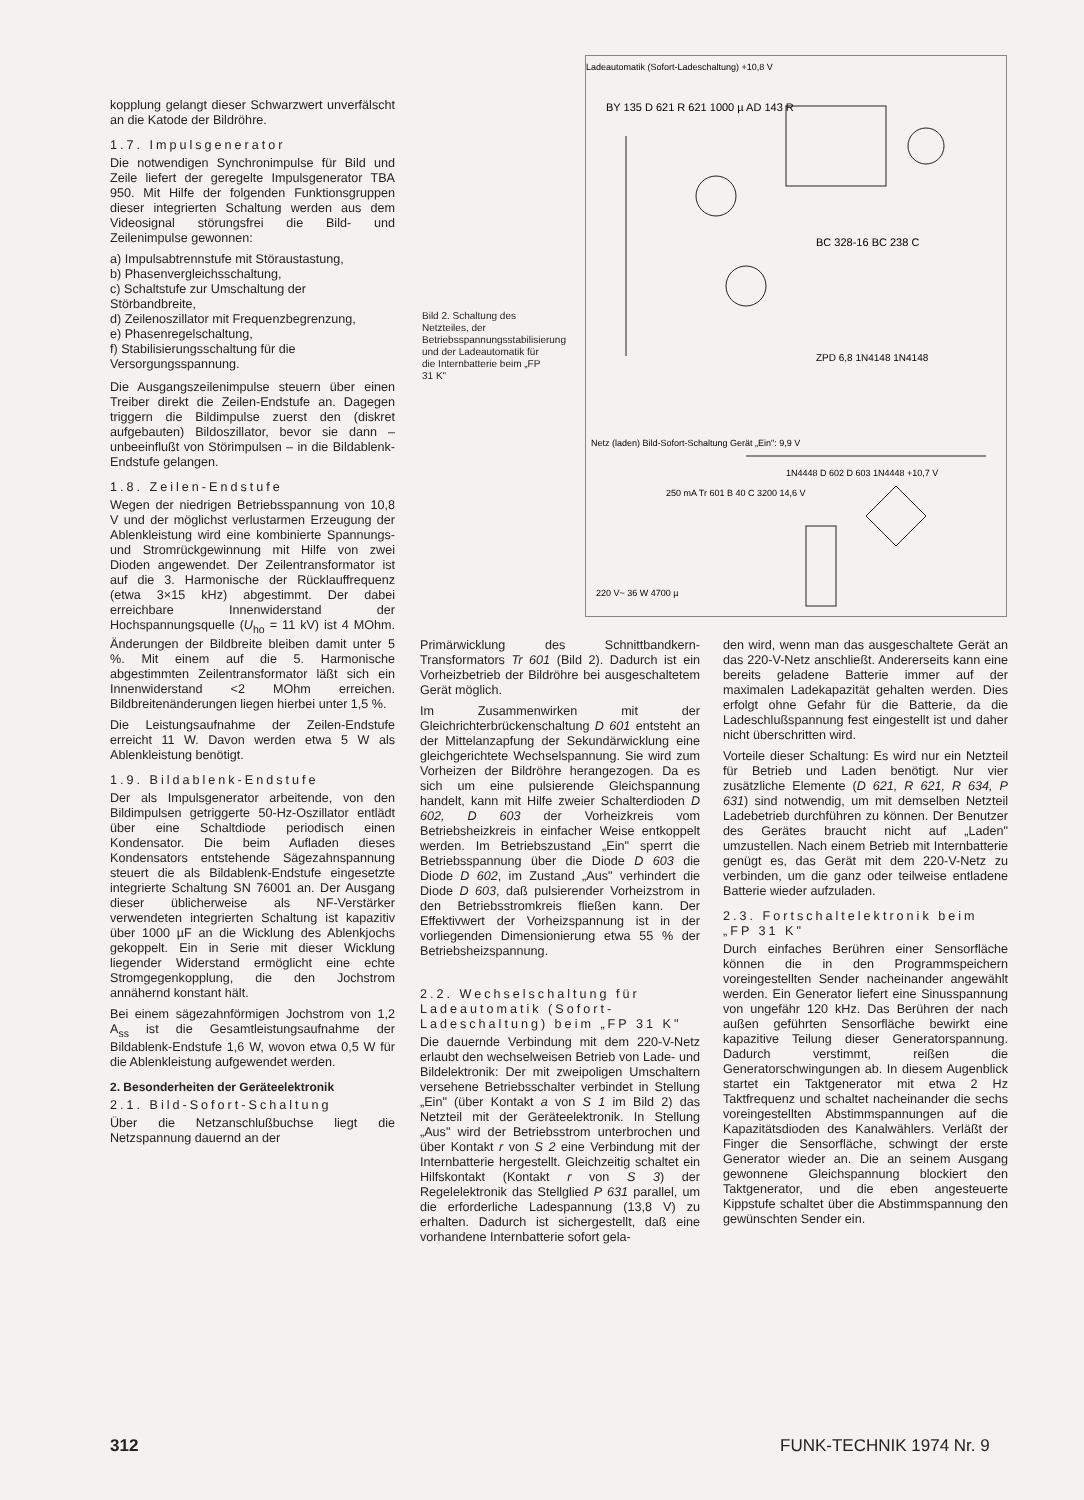kopplung gelangt dieser Schwarzwert unverfälscht an die Katode der Bildröhre.
1.7. Impulsgenerator
Die notwendigen Synchronimpulse für Bild und Zeile liefert der geregelte Impulsgenerator TBA 950. Mit Hilfe der folgenden Funktionsgruppen dieser integrierten Schaltung werden aus dem Videosignal störungsfrei die Bild- und Zeilenimpulse gewonnen:
a) Impulsabtrennstufe mit Störaustastung,
b) Phasenvergleichsschaltung,
c) Schaltstufe zur Umschaltung der Störbandbreite,
d) Zeilenoszillator mit Frequenzbegrenzung,
e) Phasenregelschaltung,
f) Stabilisierungsschaltung für die Versorgungsspannung.
Die Ausgangszeilenimpulse steuern über einen Treiber direkt die Zeilen-Endstufe an. Dagegen triggern die Bildimpulse zuerst den (diskret aufgebauten) Bildoszillator, bevor sie dann – unbeeinflußt von Störimpulsen – in die Bildablenk-Endstufe gelangen.
1.8. Zeilen-Endstufe
Wegen der niedrigen Betriebsspannung von 10,8 V und der möglichst verlustarmen Erzeugung der Ablenkleistung wird eine kombinierte Spannungs- und Stromrückgewinnung mit Hilfe von zwei Dioden angewendet. Der Zeilentransformator ist auf die 3. Harmonische der Rücklauffrequenz (etwa 3×15 kHz) abgestimmt. Der dabei erreichbare Innenwiderstand der Hochspannungsquelle (U<sub>ho</sub> = 11 kV) ist 4 MOhm. Änderungen der Bildbreite bleiben damit unter 5 %. Mit einem auf die 5. Harmonische abgestimmten Zeilentransformator läßt sich ein Innenwiderstand <2 MOhm erreichen. Bildbreitenänderungen liegen hierbei unter 1,5 %.
Die Leistungsaufnahme der Zeilen-Endstufe erreicht 11 W. Davon werden etwa 5 W als Ablenkleistung benötigt.
1.9. Bildablenk-Endstufe
Der als Impulsgenerator arbeitende, von den Bildimpulsen getriggerte 50-Hz-Oszillator entlädt über eine Schaltdiode periodisch einen Kondensator. Die beim Aufladen dieses Kondensators entstehende Sägezahnspannung steuert die als Bildablenk-Endstufe eingesetzte integrierte Schaltung SN 76001 an. Der Ausgang dieser üblicherweise als NF-Verstärker verwendeten integrierten Schaltung ist kapazitiv über 1000 µF an die Wicklung des Ablenkjochs gekoppelt. Ein in Serie mit dieser Wicklung liegender Widerstand ermöglicht eine echte Stromgegenkopplung, die den Jochstrom annähernd konstant hält.
Bei einem sägezahnförmigen Jochstrom von 1,2 A<sub>ss</sub> ist die Gesamtleistungsaufnahme der Bildablenk-Endstufe 1,6 W, wovon etwa 0,5 W für die Ablenkleistung aufgewendet werden.
2. Besonderheiten der Geräteelektronik
2.1. Bild-Sofort-Schaltung
Über die Netzanschlußbuchse liegt die Netzspannung dauernd an der
Ladeautomatik (Sofort-Ladeschaltung) +10,8 V
BY 135 D 621 R 621 1000 µ AD 143 R
BC 328-16 BC 238 C
ZPD 6,8 1N4148 1N4148
Netz (laden) Bild-Sofort-Schaltung Gerät „Ein": 9,9 V
1N4448 D 602 D 603 1N4448 +10,7 V
250 mA Tr 601 B 40 C 3200 14,6 V
220 V~ 36 W 4700 µ
Bild 2. Schaltung des Netzteiles, der Betriebsspannungsstabilisierung und der Ladeautomatik für die Internbatterie beim „FP 31 K"
Primärwicklung des Schnittbandkern-Transformators Tr 601 (Bild 2). Dadurch ist ein Vorheizbetrieb der Bildröhre bei ausgeschaltetem Gerät möglich.
Im Zusammenwirken mit der Gleichrichterbrückenschaltung D 601 entsteht an der Mittelanzapfung der Sekundärwicklung eine gleichgerichtete Wechselspannung. Sie wird zum Vorheizen der Bildröhre herangezogen. Da es sich um eine pulsierende Gleichspannung handelt, kann mit Hilfe zweier Schalterdioden D 602, D 603 der Vorheizkreis vom Betriebsheizkreis in einfacher Weise entkoppelt werden. Im Betriebszustand „Ein" sperrt die Betriebsspannung über die Diode D 603 die Diode D 602, im Zustand „Aus" verhindert die Diode D 603, daß pulsierender Vorheizstrom in den Betriebsstromkreis fließen kann. Der Effektivwert der Vorheizspannung ist in der vorliegenden Dimensionierung etwa 55 % der Betriebsheizspannung.
2.2. Wechselschaltung für Ladeautomatik (Sofort-Ladeschaltung) beim „FP 31 K"
Die dauernde Verbindung mit dem 220-V-Netz erlaubt den wechselweisen Betrieb von Lade- und Bildelektronik: Der mit zweipoligen Umschaltern versehene Betriebsschalter verbindet in Stellung „Ein" (über Kontakt a von S 1 im Bild 2) das Netzteil mit der Geräteelektronik. In Stellung „Aus" wird der Betriebsstrom unterbrochen und über Kontakt r von S 2 eine Verbindung mit der Internbatterie hergestellt. Gleichzeitig schaltet ein Hilfskontakt (Kontakt r von S 3) der Regelelektronik das Stellglied P 631 parallel, um die erforderliche Ladespannung (13,8 V) zu erhalten. Dadurch ist sichergestellt, daß eine vorhandene Internbatterie sofort gela-
den wird, wenn man das ausgeschaltete Gerät an das 220-V-Netz anschließt. Andererseits kann eine bereits geladene Batterie immer auf der maximalen Ladekapazität gehalten werden. Dies erfolgt ohne Gefahr für die Batterie, da die Ladeschlußspannung fest eingestellt ist und daher nicht überschritten wird.
Vorteile dieser Schaltung: Es wird nur ein Netzteil für Betrieb und Laden benötigt. Nur vier zusätzliche Elemente (D 621, R 621, R 634, P 631) sind notwendig, um mit demselben Netzteil Ladebetrieb durchführen zu können. Der Benutzer des Gerätes braucht nicht auf „Laden" umzustellen. Nach einem Betrieb mit Internbatterie genügt es, das Gerät mit dem 220-V-Netz zu verbinden, um die ganz oder teilweise entladene Batterie wieder aufzuladen.
2.3. Fortschaltelektronik beim „FP 31 K"
Durch einfaches Berühren einer Sensorfläche können die in den Programmspeichern voreingestellten Sender nacheinander angewählt werden. Ein Generator liefert eine Sinusspannung von ungefähr 120 kHz. Das Berühren der nach außen geführten Sensorfläche bewirkt eine kapazitive Teilung dieser Generatorspannung. Dadurch verstimmt, reißen die Generatorschwingungen ab. In diesem Augenblick startet ein Taktgenerator mit etwa 2 Hz Taktfrequenz und schaltet nacheinander die sechs voreingestellten Abstimmspannungen auf die Kapazitätsdioden des Kanalwählers. Verläßt der Finger die Sensorfläche, schwingt der erste Generator wieder an. Die an seinem Ausgang gewonnene Gleichspannung blockiert den Taktgenerator, und die eben angesteuerte Kippstufe schaltet über die Abstimmspannung den gewünschten Sender ein.
312 FUNK-TECHNIK 1974 Nr. 9